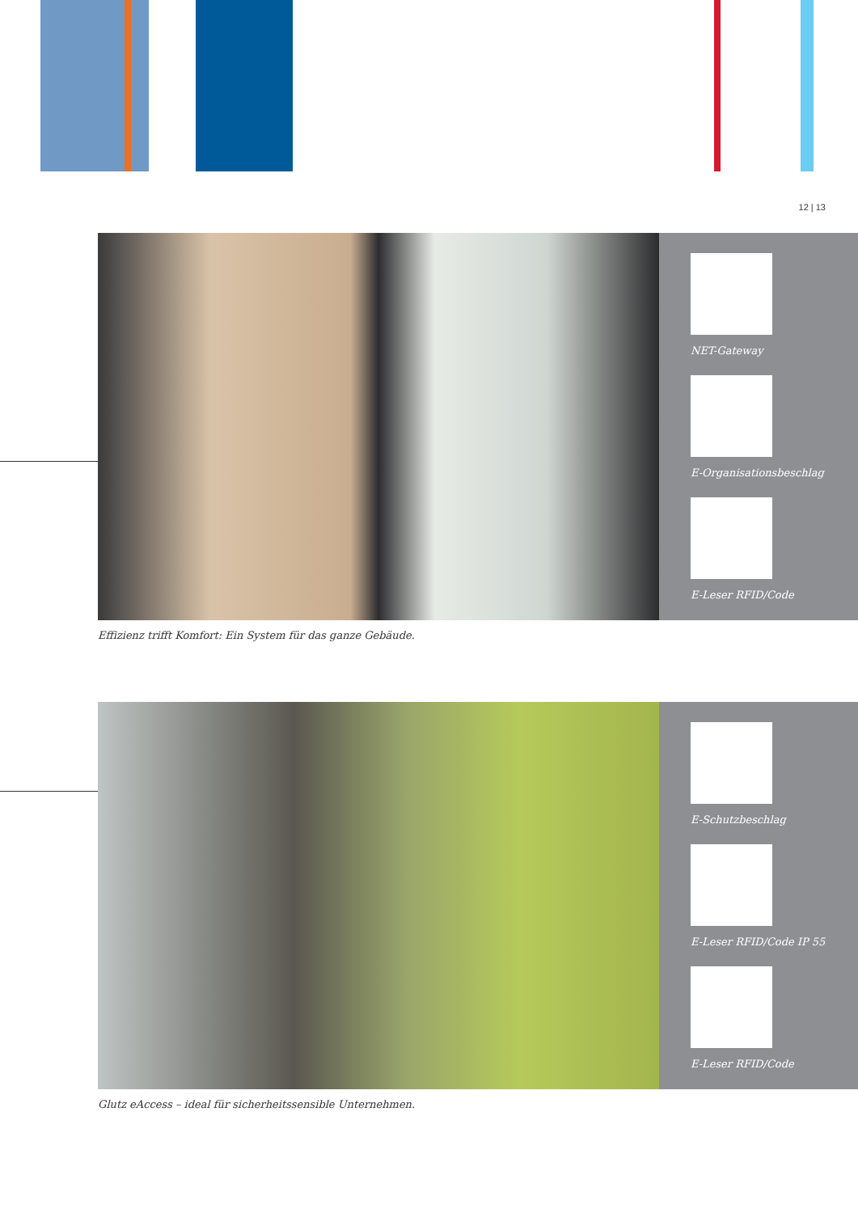12 | 13
NET-Gateway
E-Organisationsbeschlag
E-Leser RFID/Code
Effizienz trifft Komfort: Ein System für das ganze Gebäude.
E-Schutzbeschlag
E-Leser RFID/Code IP 55
E-Leser RFID/Code
Glutz eAccess – ideal für sicherheitssensible Unternehmen.